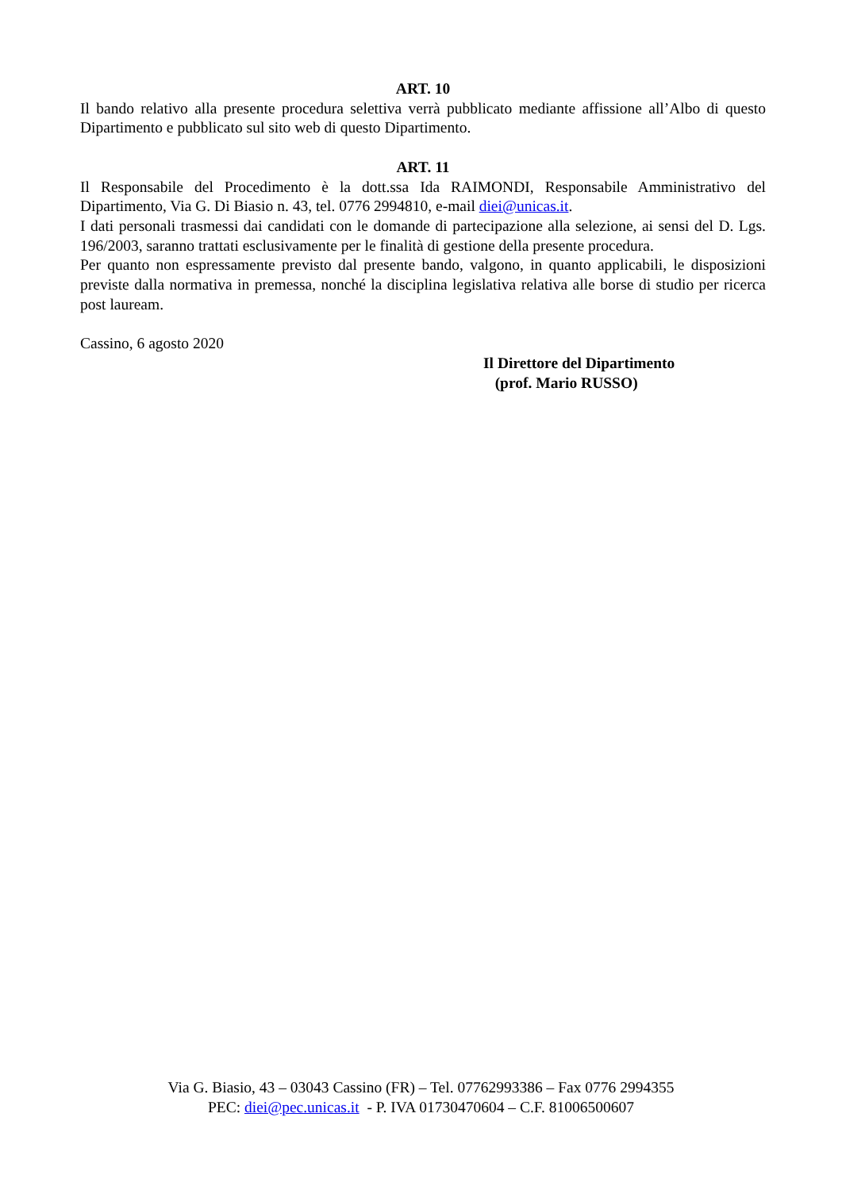ART. 10
Il bando relativo alla presente procedura selettiva verrà pubblicato mediante affissione all’Albo di questo Dipartimento e pubblicato sul sito web di questo Dipartimento.
ART. 11
Il Responsabile del Procedimento è la dott.ssa Ida RAIMONDI, Responsabile Amministrativo del Dipartimento, Via G. Di Biasio n. 43, tel. 0776 2994810, e-mail diei@unicas.it.
I dati personali trasmessi dai candidati con le domande di partecipazione alla selezione, ai sensi del D. Lgs. 196/2003, saranno trattati esclusivamente per le finalità di gestione della presente procedura.
Per quanto non espressamente previsto dal presente bando, valgono, in quanto applicabili, le disposizioni previste dalla normativa in premessa, nonché la disciplina legislativa relativa alle borse di studio per ricerca post lauream.
Cassino, 6 agosto 2020
Il Direttore del Dipartimento
(prof. Mario RUSSO)
Via G. Biasio, 43 – 03043 Cassino (FR) – Tel. 07762993386 – Fax 0776 2994355
PEC: diei@pec.unicas.it - P. IVA 01730470604 – C.F. 81006500607